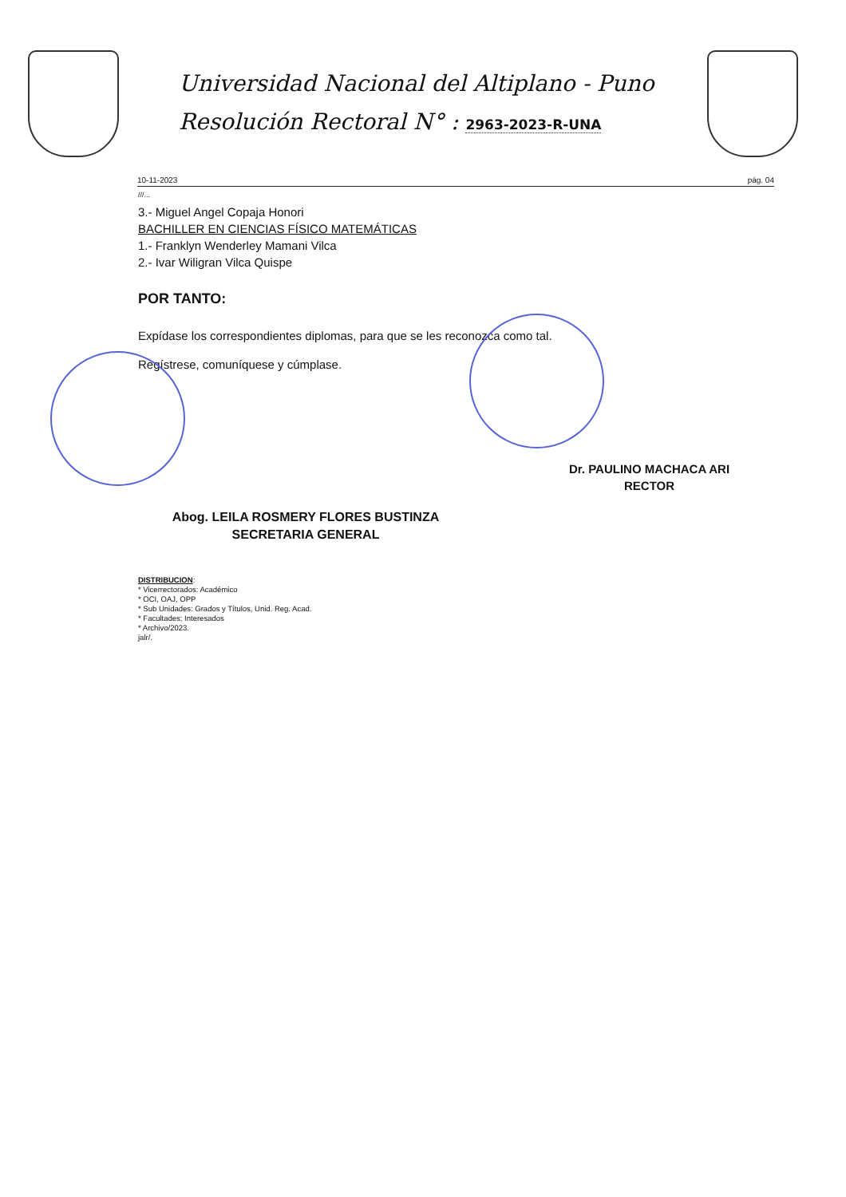Universidad Nacional del Altiplano - Puno
Resolución Rectoral N° : 2963-2023-R-UNA
10-11-2023 pág. 04
///...
3.- Miguel Angel Copaja Honori
BACHILLER EN CIENCIAS FÍSICO MATEMÁTICAS
1.- Franklyn Wenderley Mamani Vilca
2.- Ivar Wiligran Vilca Quispe
POR TANTO:
Expídase los correspondientes diplomas, para que se les reconozca como tal.
Regístrese, comuníquese y cúmplase.
Abog. LEILA ROSMERY FLORES BUSTINZA
SECRETARIA GENERAL
Dr. PAULINO MACHACA ARI
RECTOR
DISTRIBUCION:
* Vicerrectorados: Académico
* OCI, OAJ, OPP
* Sub Unidades: Grados y Títulos, Unid. Reg. Acad.
* Facultades; Interesados
* Archivo/2023.
jalr/.